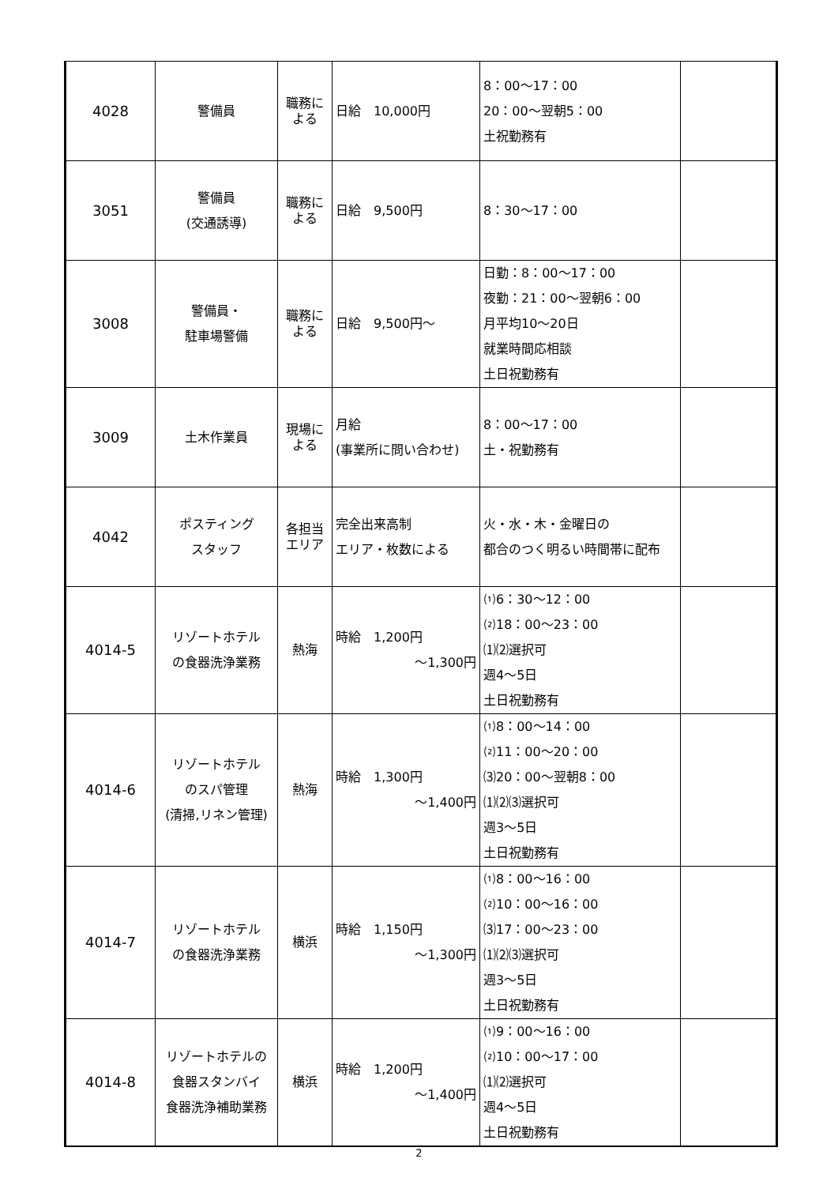| 4028 | 警備員 | 職務に よる | 日給 10,000円 | 8：00～17：00 20：00～翌朝5：00 土祝勤務有 | |
| 3051 | 警備員 (交通誘導) | 職務に よる | 日給 9,500円 | 8：30～17：00 | |
| 3008 | 警備員・ 駐車場警備 | 職務に よる | 日給 9,500円～ | 日勤：8：00～17：00 夜勤：21：00～翌朝6：00 月平均10～20日 就業時間応相談 土日祝勤務有 | |
| 3009 | 土木作業員 | 現場に よる | 月給 (事業所に問い合わせ) | 8：00～17：00 土・祝勤務有 | |
| 4042 | ポスティング スタッフ | 各担当 エリア | 完全出来高制 エリア・枚数による | 火・水・木・金曜日の 都合のつく明るい時間帯に配布 | |
| 4014-5 | リゾートホテル の食器洗浄業務 | 熱海 | 時給 1,200円 ～1,300円 | ⑴6：30～12：00 ⑵18：00～23：00 ⑴⑵選択可 週4～5日 土日祝勤務有 | |
| 4014-6 | リゾートホテル のスパ管理 (清掃,リネン管理) | 熱海 | 時給 1,300円 ～1,400円 | ⑴8：00～14：00 ⑵11：00～20：00 ⑶20：00～翌朝8：00 ⑴⑵⑶選択可 週3～5日 土日祝勤務有 | |
| 4014-7 | リゾートホテル の食器洗浄業務 | 横浜 | 時給 1,150円 ～1,300円 | ⑴8：00～16：00 ⑵10：00～16：00 ⑶17：00～23：00 ⑴⑵⑶選択可 週3～5日 土日祝勤務有 | |
| 4014-8 | リゾートホテルの 食器スタンバイ 食器洗浄補助業務 | 横浜 | 時給 1,200円 ～1,400円 | ⑴9：00～16：00 ⑵10：00～17：00 ⑴⑵選択可 週4～5日 土日祝勤務有 | |
2